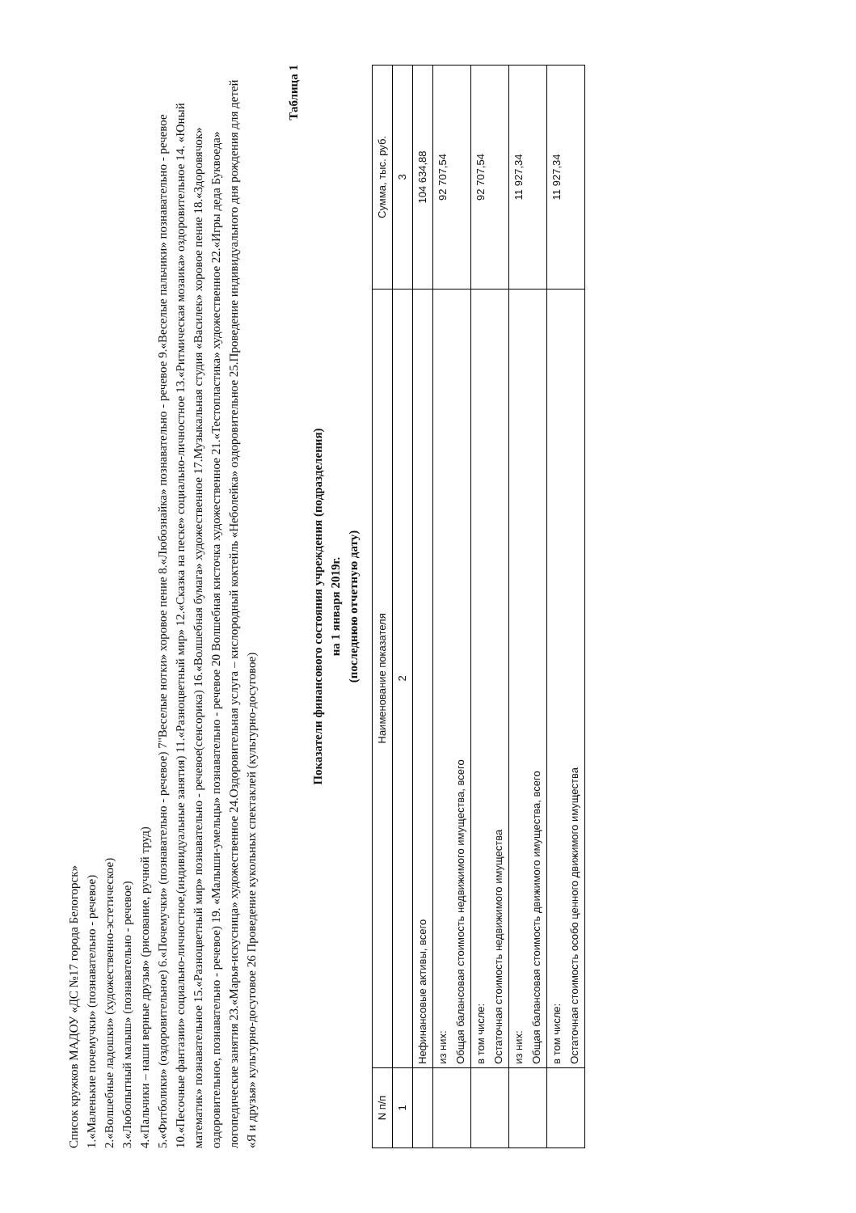Список кружков МАДОУ «ДС №17 города Белогорск»
1.«Маленькие почемучки» (познавательно - речевое)
2.«Волшебные ладошки» (художественно-эстетическое)
3.«Любопытный малыш» (познавательно - речевое)
4.«Пальчики – наши верные друзья» (рисование, ручной труд)
5.«Фитболики» (оздоровительное) 6.«Почемучки» (познавательно - речевое) 7"Веселые нотки» хоровое пение 8.«Любознайка» познавательно - речевое 9.«Веселые пальчики» познавательно - речевое 10.«Песочные фантазии» социально-личностное,(индивидуальные занятия) 11.«Разноцветный мир» 12.«Сказка на песке» социально-личностное 13.«Ритмическая мозаика» оздоровительное 14. «Юный математик» познавательное 15.«Разноцветный мир» познавательно - речевое(сенсорика) 16.«Волшебная бумага» художественное 17.Музыкальная студия «Василек» хоровое пение 18.«Здоровячок» оздоровительное, познавательно - речевое) 19. «Малыши-умельцы» познавательно - речевое 20 Волшебная кисточка художественное 21.«Тестопластика» художественное 22.«Игры деда Буквоеда» логопедические занятия 23.«Марья-искусница» художественное 24.Оздоровительная услуга – кислородный коктейль «Неболейка» оздоровительное 25.Проведение индивидуального дня рождения для детей «Я и друзья» культурно-досуговое 26 Проведение кукольных спектаклей (культурно-досуговое)
Таблица 1
Показатели финансового состояния учреждения (подразделения)
на 1 января 2019г.
(последнюю отчетную дату)
| N п/п | Наименование показателя | Сумма, тыс. руб. |
| --- | --- | --- |
| 1 | 2 | 3 |
| | Нефинансовые активы, всего | 104 634,88 |
| | из них: Общая балансовая стоимость недвижимого имущества, всего | 92 707,54 |
| | в том числе: Остаточная стоимость недвижимого имущества | 92 707,54 |
| | из них: Общая балансовая стоимость движимого имущества, всего | 11 927,34 |
| | в том числе: Остаточная стоимость особо ценного движимого имущества | 11 927,34 |